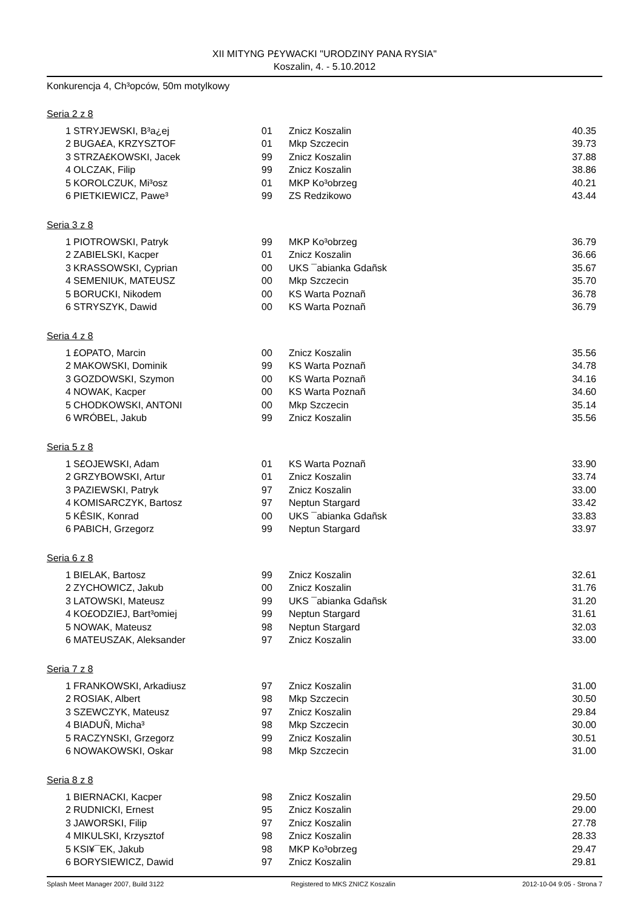XII MITYNG P£YWACKI "URODZINY PANA RYSIA"
Koszalin, 4. - 5.10.2012
Konkurencja 4, Ch³opców, 50m motylkowy
Seria 2 z 8
| 1 | STRYJEWSKI, B³a¿ej | 01 | Znicz Koszalin | 40.35 |
| 2 | BUGA£A, KRZYSZTOF | 01 | Mkp Szczecin | 39.73 |
| 3 | STRZA£KOWSKI, Jacek | 99 | Znicz Koszalin | 37.88 |
| 4 | OLCZAK, Filip | 99 | Znicz Koszalin | 38.86 |
| 5 | KOROLCZUK, Mi³osz | 01 | MKP Ko³obrzeg | 40.21 |
| 6 | PIETKIEWICZ, Pawe³ | 99 | ZS Redzikowo | 43.44 |
Seria 3 z 8
| 1 | PIOTROWSKI, Patryk | 99 | MKP Ko³obrzeg | 36.79 |
| 2 | ZABIELSKI, Kacper | 01 | Znicz Koszalin | 36.66 |
| 3 | KRASSOWSKI, Cyprian | 00 | UKS ¯abianka Gdañsk | 35.67 |
| 4 | SEMENIUK, MATEUSZ | 00 | Mkp Szczecin | 35.70 |
| 5 | BORUCKI, Nikodem | 00 | KS Warta Poznañ | 36.78 |
| 6 | STRYSZYK, Dawid | 00 | KS Warta Poznañ | 36.79 |
Seria 4 z 8
| 1 | £OPATO, Marcin | 00 | Znicz Koszalin | 35.56 |
| 2 | MAKOWSKI, Dominik | 99 | KS Warta Poznañ | 34.78 |
| 3 | GOZDOWSKI, Szymon | 00 | KS Warta Poznañ | 34.16 |
| 4 | NOWAK, Kacper | 00 | KS Warta Poznañ | 34.60 |
| 5 | CHODKOWSKI, ANTONI | 00 | Mkp Szczecin | 35.14 |
| 6 | WRÓBEL, Jakub | 99 | Znicz Koszalin | 35.56 |
Seria 5 z 8
| 1 | S£OJEWSKI, Adam | 01 | KS Warta Poznañ | 33.90 |
| 2 | GRZYBOWSKI, Artur | 01 | Znicz Koszalin | 33.74 |
| 3 | PAZIEWSKI, Patryk | 97 | Znicz Koszalin | 33.00 |
| 4 | KOMISARCZYK, Bartosz | 97 | Neptun Stargard | 33.42 |
| 5 | KÊSIK, Konrad | 00 | UKS ¯abianka Gdañsk | 33.83 |
| 6 | PABICH, Grzegorz | 99 | Neptun Stargard | 33.97 |
Seria 6 z 8
| 1 | BIELAK, Bartosz | 99 | Znicz Koszalin | 32.61 |
| 2 | ZYCHOWICZ, Jakub | 00 | Znicz Koszalin | 31.76 |
| 3 | LATOWSKI, Mateusz | 99 | UKS ¯abianka Gdañsk | 31.20 |
| 4 | KO£ODZIEJ, Bart³omiej | 99 | Neptun Stargard | 31.61 |
| 5 | NOWAK, Mateusz | 98 | Neptun Stargard | 32.03 |
| 6 | MATEUSZAK, Aleksander | 97 | Znicz Koszalin | 33.00 |
Seria 7 z 8
| 1 | FRANKOWSKI, Arkadiusz | 97 | Znicz Koszalin | 31.00 |
| 2 | ROSIAK, Albert | 98 | Mkp Szczecin | 30.50 |
| 3 | SZEWCZYK, Mateusz | 97 | Znicz Koszalin | 29.84 |
| 4 | BIADUÑ, Micha³ | 98 | Mkp Szczecin | 30.00 |
| 5 | RACZYNSKI, Grzegorz | 99 | Znicz Koszalin | 30.51 |
| 6 | NOWAKOWSKI, Oskar | 98 | Mkp Szczecin | 31.00 |
Seria 8 z 8
| 1 | BIERNACKI, Kacper | 98 | Znicz Koszalin | 29.50 |
| 2 | RUDNICKI, Ernest | 95 | Znicz Koszalin | 29.00 |
| 3 | JAWORSKI, Filip | 97 | Znicz Koszalin | 27.78 |
| 4 | MIKULSKI, Krzysztof | 98 | Znicz Koszalin | 28.33 |
| 5 | KSI¥¯EK, Jakub | 98 | MKP Ko³obrzeg | 29.47 |
| 6 | BORYSIEWICZ, Dawid | 97 | Znicz Koszalin | 29.81 |
Splash Meet Manager 2007, Build 3122 Registered to MKS ZNICZ Koszalin 2012-10-04 9:05 - Strona 7